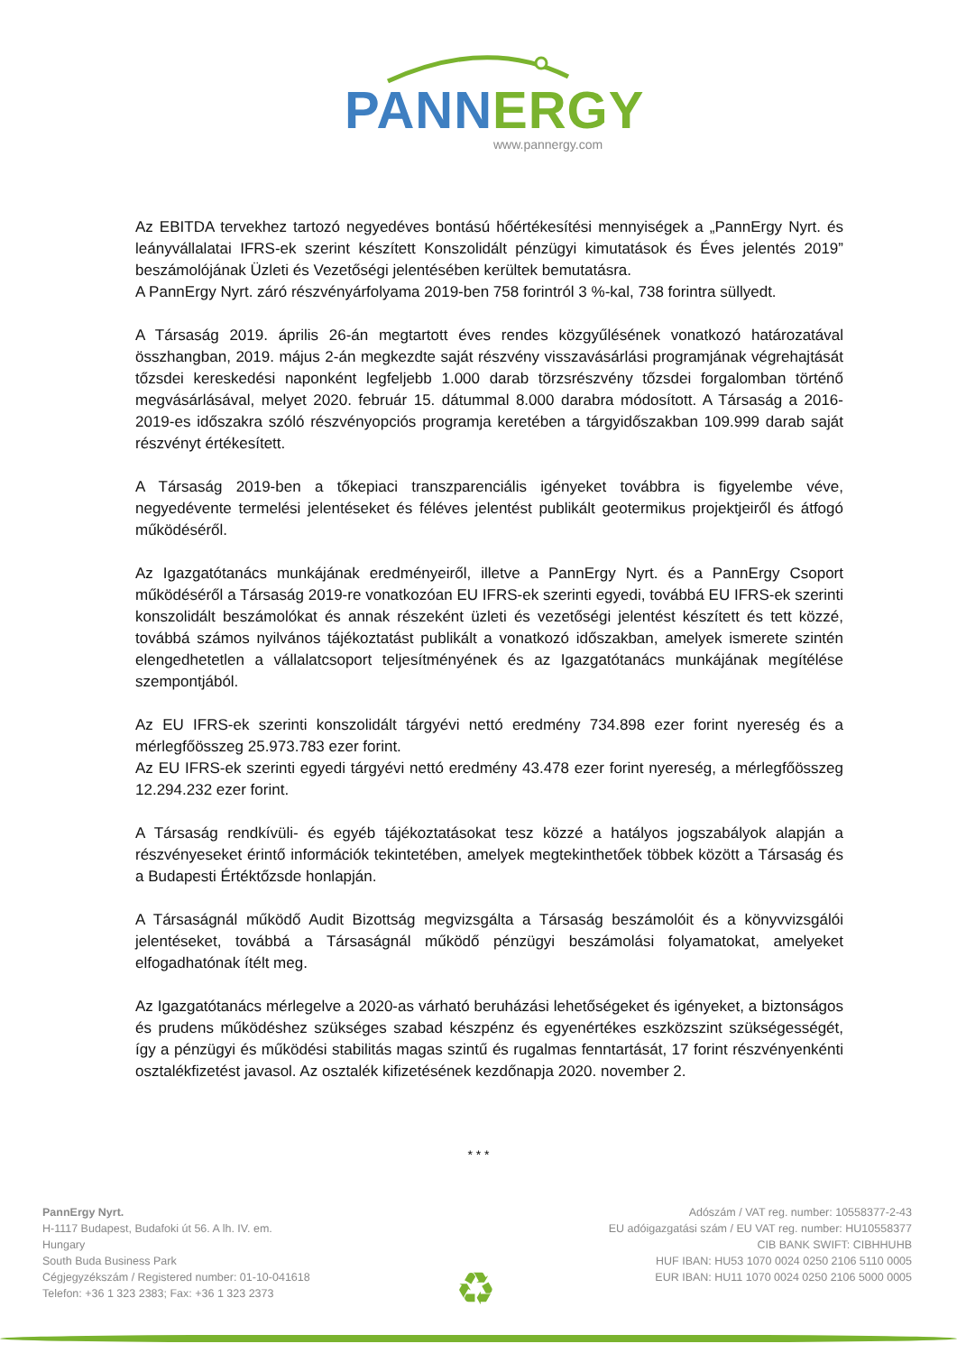PANN ERGY
www.pannergy.com
Az EBITDA tervekhez tartozó negyedéves bontású hőértékesítési mennyiségek a „PannErgy Nyrt. és leányvállalatai IFRS-ek szerint készített Konszolidált pénzügyi kimutatások és Éves jelentés 2019” beszámolójának Üzleti és Vezetőségi jelentésében kerültek bemutatásra.
A PannErgy Nyrt. záró részvényárfolyama 2019-ben 758 forintról 3 %-kal, 738 forintra süllyedt.
A Társaság 2019. április 26-án megtartott éves rendes közgyűlésének vonatkozó határozatával összhangban, 2019. május 2-án megkezdte saját részvény visszavásárlási programjának végrehajtását tőzsdei kereskedési naponként legfeljebb 1.000 darab törzsrészvény tőzsdei forgalomban történő megvásárlásával, melyet 2020. február 15. dátummal 8.000 darabra módosított. A Társaság a 2016-2019-es időszakra szóló részvényopciós programja keretében a tárgyidőszakban 109.999 darab saját részvényt értékesített.
A Társaság 2019-ben a tőkepiaci transzparenciális igényeket továbbra is figyelembe véve, negyedévente termelési jelentéseket és féléves jelentést publikált geotermikus projektjeiről és átfogó működéséről.
Az Igazgatótanács munkájának eredményeiről, illetve a PannErgy Nyrt. és a PannErgy Csoport működéséről a Társaság 2019-re vonatkozóan EU IFRS-ek szerinti egyedi, továbbá EU IFRS-ek szerinti konszolidált beszámolókat és annak részeként üzleti és vezetőségi jelentést készített és tett közzé, továbbá számos nyilvános tájékoztatást publikált a vonatkozó időszakban, amelyek ismerete szintén elengedhetetlen a vállalatcsoport teljesítményének és az Igazgatótanács munkájának megítélése szempontjából.
Az EU IFRS-ek szerinti konszolidált tárgyévi nettó eredmény 734.898 ezer forint nyereség és a mérlegfőösszeg 25.973.783 ezer forint.
Az EU IFRS-ek szerinti egyedi tárgyévi nettó eredmény 43.478 ezer forint nyereség, a mérlegfőösszeg 12.294.232 ezer forint.
A Társaság rendkívüli- és egyéb tájékoztatásokat tesz közzé a hatályos jogszabályok alapján a részvényeseket érintő információk tekintetében, amelyek megtekinthetőek többek között a Társaság és a Budapesti Értéktőzsde honlapján.
A Társaságnál működő Audit Bizottság megvizsgálta a Társaság beszámolóit és a könyvvizsgálói jelentéseket, továbbá a Társaságnál működő pénzügyi beszámolási folyamatokat, amelyeket elfogadhatónak ítélt meg.
Az Igazgatótanács mérlegelve a 2020-as várható beruházási lehetőségeket és igényeket, a biztonságos és prudens működéshez szükséges szabad készpénz és egyenértékes eszközszint szükségességét, így a pénzügyi és működési stabilitás magas szintű és rugalmas fenntartását, 17 forint részvényenkénti osztalékfizetést javasol. Az osztalék kifizetésének kezdőnapja 2020. november 2.
* * *
PannErgy Nyrt.
H-1117 Budapest, Budafoki út 56. A lh. IV. em.
Hungary
South Buda Business Park
Cégjegyzékszám / Registered number: 01-10-041618
Telefon: +36 1 323 2383; Fax: +36 1 323 2373
♻
Adószám / VAT reg. number: 10558377-2-43
EU adóigazgatási szám / EU VAT reg. number: HU10558377
CIB BANK SWIFT: CIBHHUHB
HUF IBAN: HU53 1070 0024 0250 2106 5110 0005
EUR IBAN: HU11 1070 0024 0250 2106 5000 0005